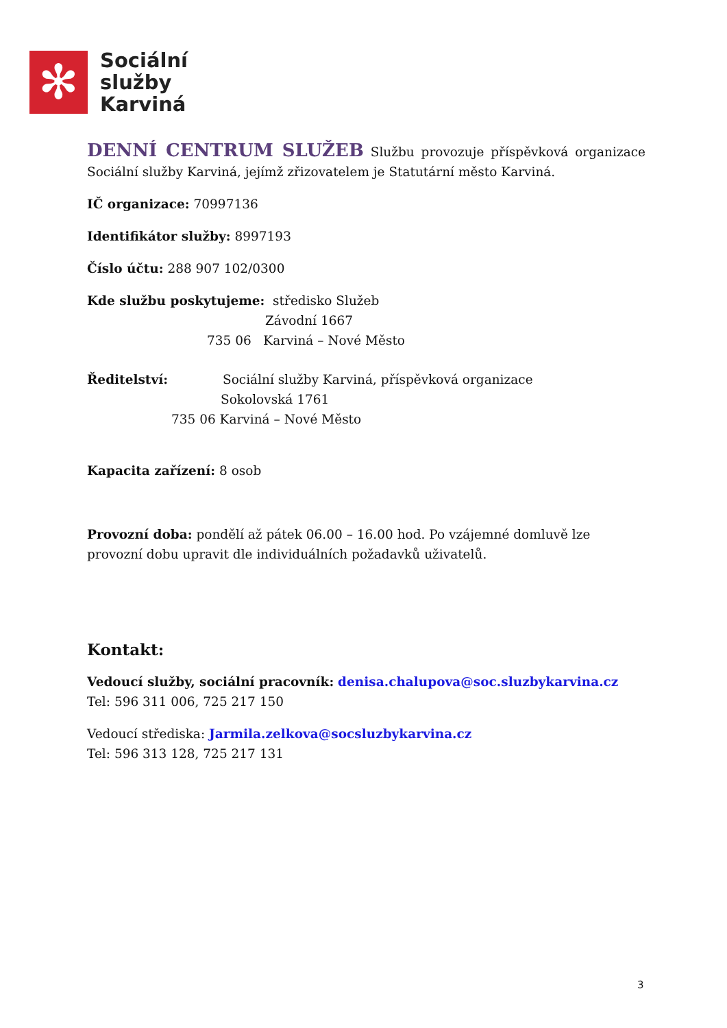✻
Sociální
služby
Karviná
DENNÍ CENTRUM SLUŽEB Službu provozuje příspěvková organizace Sociální služby Karviná, jejímž zřizovatelem je Statutární město Karviná.
IČ organizace: 70997136
Identifikátor služby: 8997193
Číslo účtu: 288 907 102/0300
Kde službu poskytujeme: středisko Služeb
Závodní 1667
735 06 Karviná – Nové Město
Ředitelství: Sociální služby Karviná, příspěvková organizace
Sokolovská 1761
735 06 Karviná – Nové Město
Kapacita zařízení: 8 osob
Provozní doba: pondělí až pátek 06.00 – 16.00 hod. Po vzájemné domluvě lze provozní dobu upravit dle individuálních požadavků uživatelů.
Kontakt:
Vedoucí služby, sociální pracovník: denisa.chalupova@soc.sluzbykarvina.cz
Tel: 596 311 006, 725 217 150
Vedoucí střediska: Jarmila.zelkova@socsluzbykarvina.cz
Tel: 596 313 128, 725 217 131
3